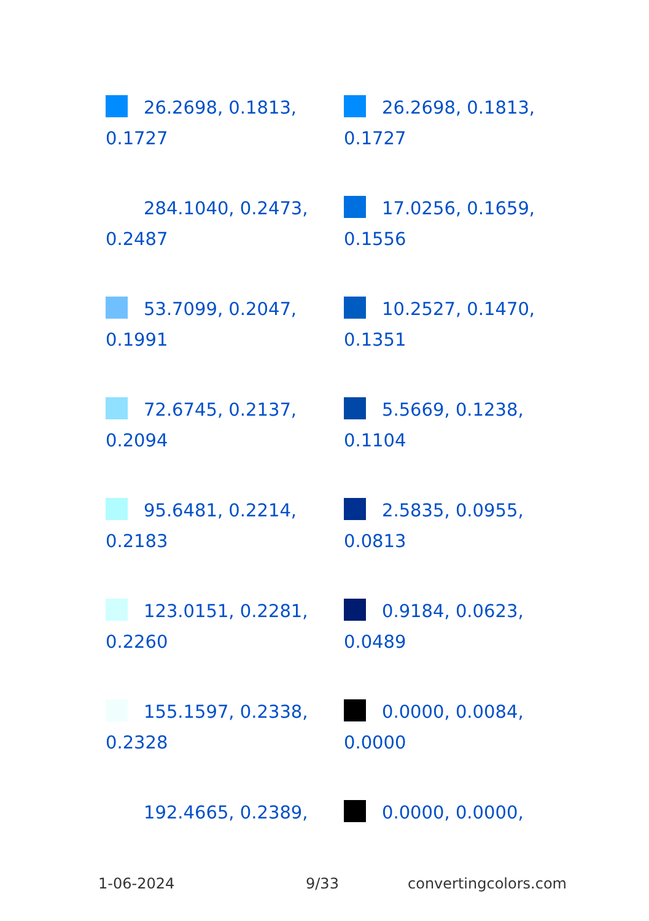26.2698, 0.1813, 0.1727
26.2698, 0.1813, 0.1727
284.1040, 0.2473, 0.2487
17.0256, 0.1659, 0.1556
53.7099, 0.2047, 0.1991
10.2527, 0.1470, 0.1351
72.6745, 0.2137, 0.2094
5.5669, 0.1238, 0.1104
95.6481, 0.2214, 0.2183
2.5835, 0.0955, 0.0813
123.0151, 0.2281, 0.2260
0.9184, 0.0623, 0.0489
155.1597, 0.2338, 0.2328
0.0000, 0.0084, 0.0000
192.4665, 0.2389,
0.0000, 0.0000,
1-06-2024 9/33 convertingcolors.com